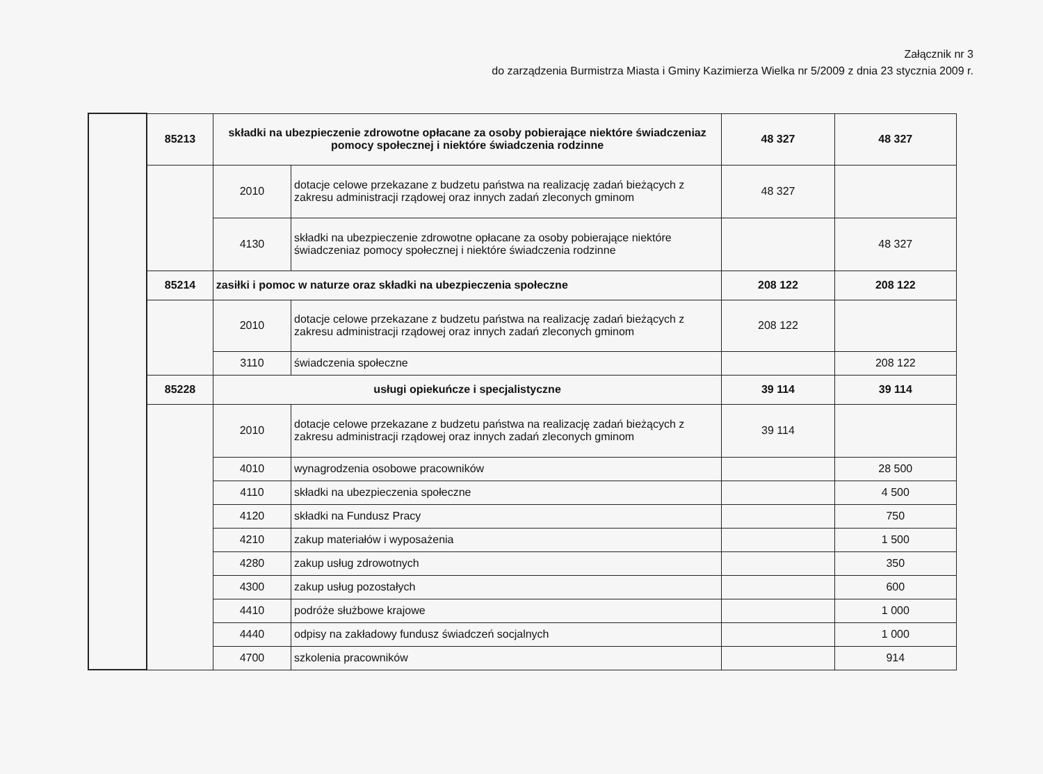Załącznik nr 3
do zarządzenia Burmistrza Miasta i Gminy Kazimierza Wielka nr 5/2009 z dnia 23 stycznia 2009 r.
| | 85213 | składki na ubezpieczenie zdrowotne opłacane za osoby pobierające niektóre świadczeniaz pomocy społecznej i niektóre świadczenia rodzinne | | 48 327 | 48 327 |
| | | 2010 | dotacje celowe przekazane z budzetu państwa na realizację zadań bieżących z zakresu administracji rządowej oraz innych zadań zleconych gminom | 48 327 | |
| | | 4130 | składki na ubezpieczenie zdrowotne opłacane za osoby pobierające niektóre świadczeniaz pomocy społecznej i niektóre świadczenia rodzinne | | 48 327 |
| | 85214 | zasiłki i pomoc w naturze oraz składki na ubezpieczenia społeczne | | 208 122 | 208 122 |
| | | 2010 | dotacje celowe przekazane z budzetu państwa na realizację zadań bieżących z zakresu administracji rządowej oraz innych zadań zleconych gminom | 208 122 | |
| | | 3110 | świadczenia społeczne | | 208 122 |
| | 85228 | usługi opiekuńcze i specjalistyczne | | 39 114 | 39 114 |
| | | 2010 | dotacje celowe przekazane z budzetu państwa na realizację zadań bieżących z zakresu administracji rządowej oraz innych zadań zleconych gminom | 39 114 | |
| | | 4010 | wynagrodzenia osobowe pracowników | | 28 500 |
| | | 4110 | składki na ubezpieczenia społeczne | | 4 500 |
| | | 4120 | składki na Fundusz Pracy | | 750 |
| | | 4210 | zakup materiałów i wyposażenia | | 1 500 |
| | | 4280 | zakup usług zdrowotnych | | 350 |
| | | 4300 | zakup usług pozostałych | | 600 |
| | | 4410 | podróże służbowe krajowe | | 1 000 |
| | | 4440 | odpisy na zakładowy fundusz świadczeń socjalnych | | 1 000 |
| | | 4700 | szkolenia pracowników | | 914 |